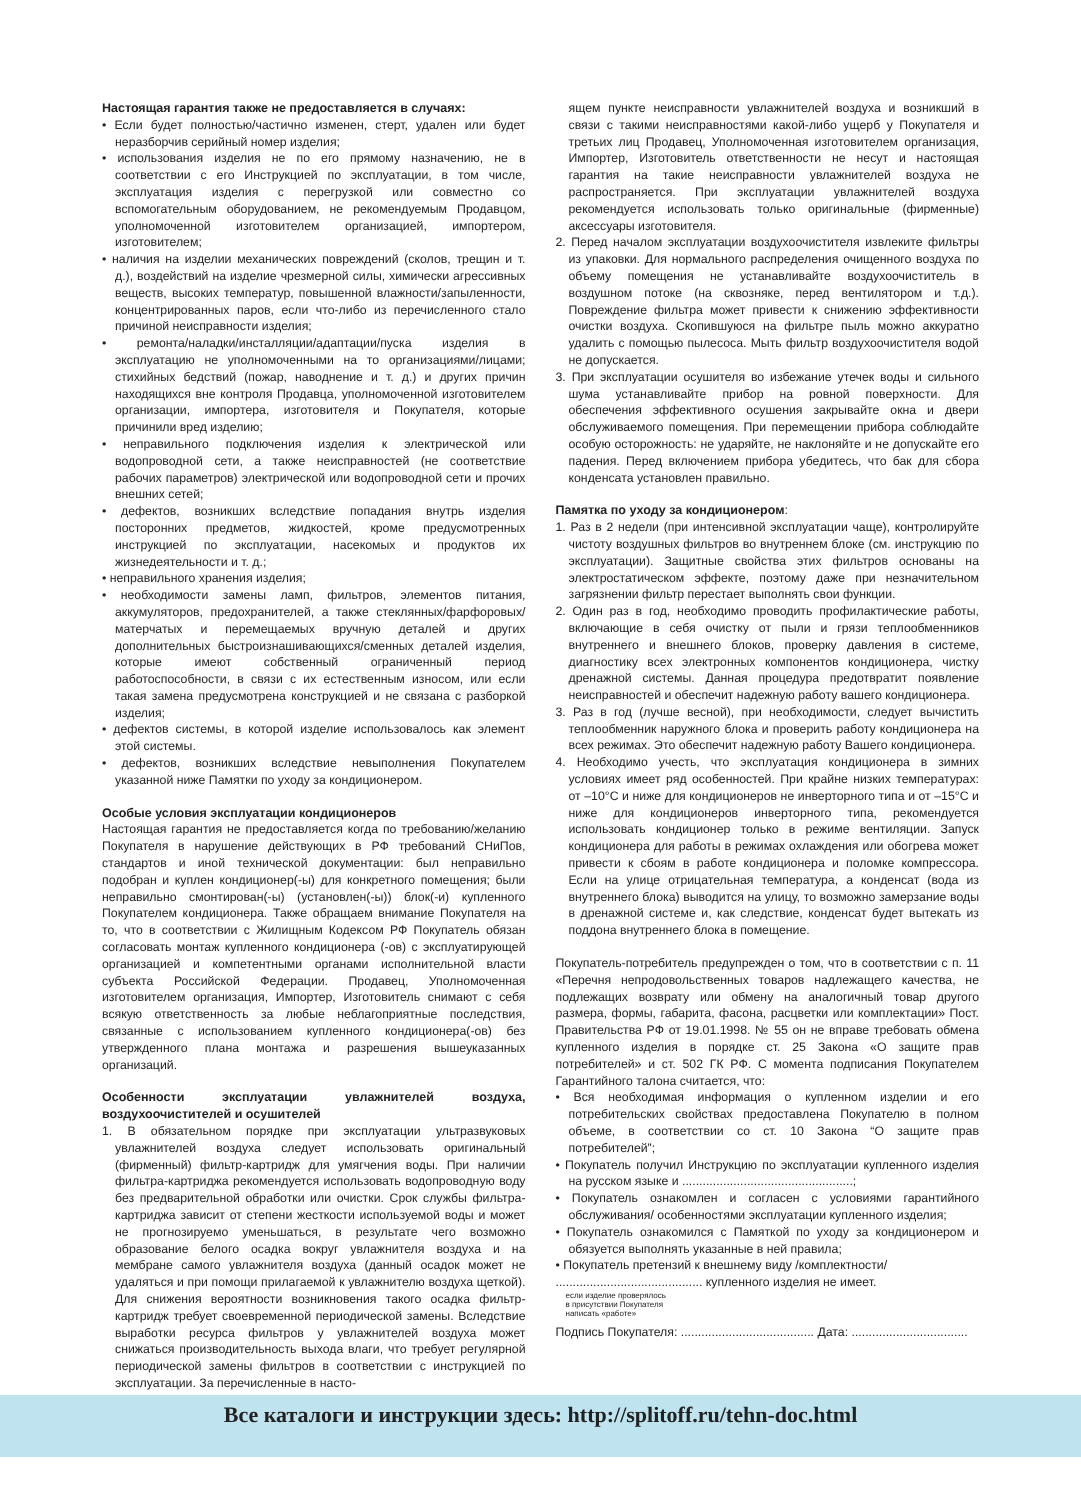Настоящая гарантия также не предоставляется в случаях:
• Если будет полностью/частично изменен, стерт, удален или будет неразборчив серийный номер изделия;
• использования изделия не по его прямому назначению, не в соответствии с его Инструкцией по эксплуатации, в том числе, эксплуатация изделия с перегрузкой или совместно со вспомогательным оборудованием, не рекомендуемым Продавцом, уполномоченной изготовителем организацией, импортером, изготовителем;
• наличия на изделии механических повреждений (сколов, трещин и т. д.), воздействий на изделие чрезмерной силы, химически агрессивных веществ, высоких температур, повышенной влажности/запыленности, концентрированных паров, если что-либо из перечисленного стало причиной неисправности изделия;
• ремонта/наладки/инсталляции/адаптации/пуска изделия в эксплуатацию не уполномоченными на то организациями/лицами; стихийных бедствий (пожар, наводнение и т. д.) и других причин находящихся вне контроля Продавца, уполномоченной изготовителем организации, импортера, изготовителя и Покупателя, которые причинили вред изделию;
• неправильного подключения изделия к электрической или водопроводной сети, а также неисправностей (не соответствие рабочих параметров) электрической или водопроводной сети и прочих внешних сетей;
• дефектов, возникших вследствие попадания внутрь изделия посторонних предметов, жидкостей, кроме предусмотренных инструкцией по эксплуатации, насекомых и продуктов их жизнедеятельности и т. д.;
• неправильного хранения изделия;
• необходимости замены ламп, фильтров, элементов питания, аккумуляторов, предохранителей, а также стеклянных/фарфоровых/матерчатых и перемещаемых вручную деталей и других дополнительных быстроизнашивающихся/сменных деталей изделия, которые имеют собственный ограниченный период работоспособности, в связи с их естественным износом, или если такая замена предусмотрена конструкцией и не связана с разборкой изделия;
• дефектов системы, в которой изделие использовалось как элемент этой системы.
• дефектов, возникших вследствие невыполнения Покупателем указанной ниже Памятки по уходу за кондиционером.
Особые условия эксплуатации кондиционеров
Настоящая гарантия не предоставляется когда по требованию/желанию Покупателя в нарушение действующих в РФ требований СНиПов, стандартов и иной технической документации: был неправильно подобран и куплен кондиционер(-ы) для конкретного помещения; были неправильно смонтирован(-ы) (установлен(-ы)) блок(-и) купленного Покупателем кондиционера. Также обращаем внимание Покупателя на то, что в соответствии с Жилищным Кодексом РФ Покупатель обязан согласовать монтаж купленного кондиционера (-ов) с эксплуатирующей организацией и компетентными органами исполнительной власти субъекта Российской Федерации. Продавец, Уполномоченная изготовителем организация, Импортер, Изготовитель снимают с себя всякую ответственность за любые неблагоприятные последствия, связанные с использованием купленного кондиционера(-ов) без утвержденного плана монтажа и разрешения вышеуказанных организаций.
Особенности эксплуатации увлажнителей воздуха, воздухоочистителей и осушителей
1. В обязательном порядке при эксплуатации ультразвуковых увлажнителей воздуха следует использовать оригинальный (фирменный) фильтр-картридж для умягчения воды. При наличии фильтра-картриджа рекомендуется использовать водопроводную воду без предварительной обработки или очистки. Срок службы фильтра-картриджа зависит от степени жесткости используемой воды и может не прогнозируемо уменьшаться, в результате чего возможно образование белого осадка вокруг увлажнителя воздуха и на мембране самого увлажнителя воздуха (данный осадок может не удаляться и при помощи прилагаемой к увлажнителю воздуха щеткой). Для снижения вероятности возникновения такого осадка фильтр-картридж требует своевременной периодической замены. Вследствие выработки ресурса фильтров у увлажнителей воздуха может снижаться производительность выхода влаги, что требует регулярной периодической замены фильтров в соответствии с инструкцией по эксплуатации. За перечисленные в насто-
ящем пункте неисправности увлажнителей воздуха и возникший в связи с такими неисправностями какой-либо ущерб у Покупателя и третьих лиц Продавец, Уполномоченная изготовителем организация, Импортер, Изготовитель ответственности не несут и настоящая гарантия на такие неисправности увлажнителей воздуха не распространяется. При эксплуатации увлажнителей воздуха рекомендуется использовать только оригинальные (фирменные) аксессуары изготовителя.
2. Перед началом эксплуатации воздухоочистителя извлеките фильтры из упаковки. Для нормального распределения очищенного воздуха по объему помещения не устанавливайте воздухоочиститель в воздушном потоке (на сквозняке, перед вентилятором и т.д.). Повреждение фильтра может привести к снижению эффективности очистки воздуха. Скопившуюся на фильтре пыль можно аккуратно удалить с помощью пылесоса. Мыть фильтр воздухоочистителя водой не допускается.
3. При эксплуатации осушителя во избежание утечек воды и сильного шума устанавливайте прибор на ровной поверхности. Для обеспечения эффективного осушения закрывайте окна и двери обслуживаемого помещения. При перемещении прибора соблюдайте особую осторожность: не ударяйте, не наклоняйте и не допускайте его падения. Перед включением прибора убедитесь, что бак для сбора конденсата установлен правильно.
Памятка по уходу за кондиционером:
1. Раз в 2 недели (при интенсивной эксплуатации чаще), контролируйте чистоту воздушных фильтров во внутреннем блоке (см. инструкцию по эксплуатации). Защитные свойства этих фильтров основаны на электростатическом эффекте, поэтому даже при незначительном загрязнении фильтр перестает выполнять свои функции.
2. Один раз в год, необходимо проводить профилактические работы, включающие в себя очистку от пыли и грязи теплообменников внутреннего и внешнего блоков, проверку давления в системе, диагностику всех электронных компонентов кондиционера, чистку дренажной системы. Данная процедура предотвратит появление неисправностей и обеспечит надежную работу вашего кондиционера.
3. Раз в год (лучше весной), при необходимости, следует вычистить теплообменник наружного блока и проверить работу кондиционера на всех режимах. Это обеспечит надежную работу Вашего кондиционера.
4. Необходимо учесть, что эксплуатация кондиционера в зимних условиях имеет ряд особенностей. При крайне низких температурах: от –10°С и ниже для кондиционеров не инверторного типа и от –15°С и ниже для кондиционеров инверторного типа, рекомендуется использовать кондиционер только в режиме вентиляции. Запуск кондиционера для работы в режимах охлаждения или обогрева может привести к сбоям в работе кондиционера и поломке компрессора. Если на улице отрицательная температура, а конденсат (вода из внутреннего блока) выводится на улицу, то возможно замерзание воды в дренажной системе и, как следствие, конденсат будет вытекать из поддона внутреннего блока в помещение.
Покупатель-потребитель предупрежден о том, что в соответствии с п. 11 «Перечня непродовольственных товаров надлежащего качества, не подлежащих возврату или обмену на аналогичный товар другого размера, формы, габарита, фасона, расцветки или комплектации» Пост. Правительства РФ от 19.01.1998. № 55 он не вправе требовать обмена купленного изделия в порядке ст. 25 Закона «О защите прав потребителей» и ст. 502 ГК РФ. С момента подписания Покупателем Гарантийного талона считается, что:
• Вся необходимая информация о купленном изделии и его потребительских свойствах предоставлена Покупателю в полном объеме, в соответствии со ст. 10 Закона “О защите прав потребителей”;
• Покупатель получил Инструкцию по эксплуатации купленного изделия на русском языке и ..................................................;
• Покупатель ознакомлен и согласен с условиями гарантийного обслуживания/ особенностями эксплуатации купленного изделия;
• Покупатель ознакомился с Памяткой по уходу за кондиционером и обязуется выполнять указанные в ней правила;
• Покупатель претензий к внешнему виду /комплектности/
........................................... купленного изделия не имеет.
если изделие проверялось
в присутствии Покупателя
написать «работе»
Подпись Покупателя: ....................................... Дата: ..................................
Все каталоги и инструкции здесь: http://splitoff.ru/tehn-doc.html